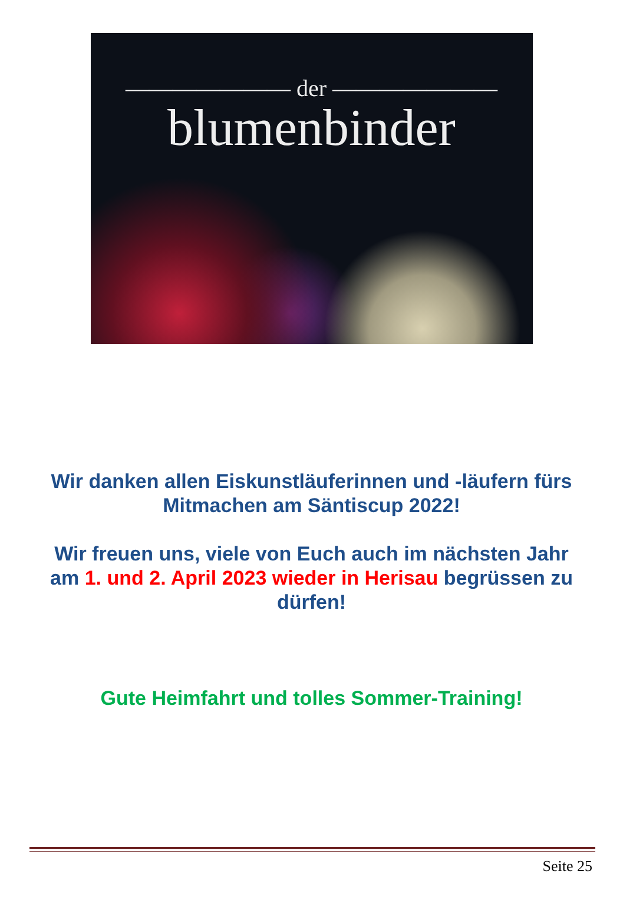——————— der ———————
blumenbinder
Wir danken allen Eiskunstläuferinnen und -läufern fürs
Mitmachen am Säntiscup 2022!
Wir freuen uns, viele von Euch auch im nächsten Jahr
am 1. und 2. April 2023 wieder in Herisau begrüssen zu
dürfen!
Gute Heimfahrt und tolles Sommer-Training!
Seite 25